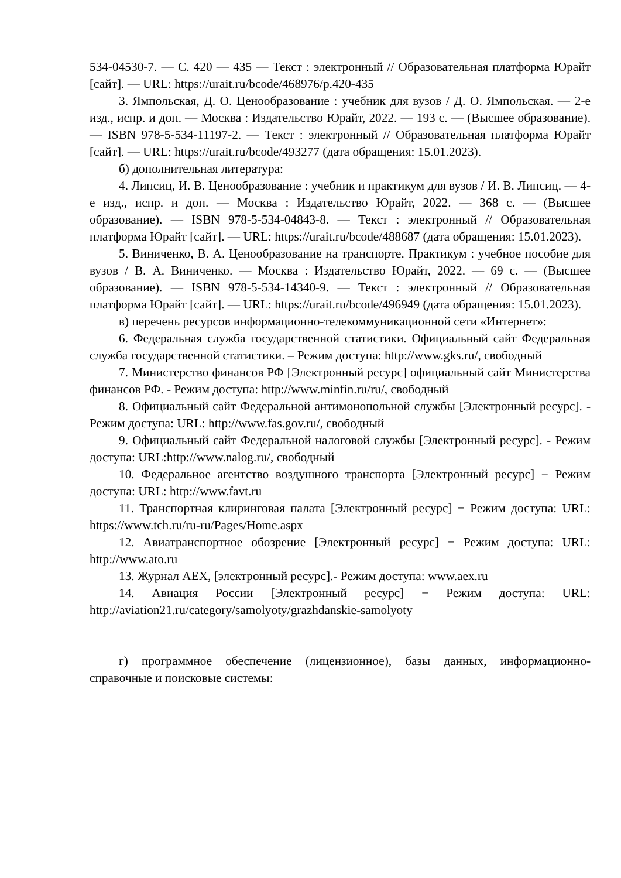534-04530-7. — С. 420 — 435 — Текст : электронный // Образовательная платформа Юрайт [сайт]. — URL: https://urait.ru/bcode/468976/p.420-435
3. Ямпольская, Д. О. Ценообразование : учебник для вузов / Д. О. Ямпольская. — 2-е изд., испр. и доп. — Москва : Издательство Юрайт, 2022. — 193 с. — (Высшее образование). — ISBN 978-5-534-11197-2. — Текст : электронный // Образовательная платформа Юрайт [сайт]. — URL: https://urait.ru/bcode/493277 (дата обращения: 15.01.2023).
б) дополнительная литература:
4. Липсиц, И. В. Ценообразование : учебник и практикум для вузов / И. В. Липсиц. — 4-е изд., испр. и доп. — Москва : Издательство Юрайт, 2022. — 368 с. — (Высшее образование). — ISBN 978-5-534-04843-8. — Текст : электронный // Образовательная платформа Юрайт [сайт]. — URL: https://urait.ru/bcode/488687 (дата обращения: 15.01.2023).
5. Виниченко, В. А. Ценообразование на транспорте. Практикум : учебное пособие для вузов / В. А. Виниченко. — Москва : Издательство Юрайт, 2022. — 69 с. — (Высшее образование). — ISBN 978-5-534-14340-9. — Текст : электронный // Образовательная платформа Юрайт [сайт]. — URL: https://urait.ru/bcode/496949 (дата обращения: 15.01.2023).
в) перечень ресурсов информационно-телекоммуникационной сети «Интернет»:
6. Федеральная служба государственной статистики. Официальный сайт Федеральная служба государственной статистики. – Режим доступа: http://www.gks.ru/, свободный
7. Министерство финансов РФ [Электронный ресурс] официальный сайт Министерства финансов РФ. - Режим доступа: http://www.minfin.ru/ru/, свободный
8. Официальный сайт Федеральной антимонопольной службы [Электронный ресурс]. - Режим доступа: URL: http://www.fas.gov.ru/, свободный
9. Официальный сайт Федеральной налоговой службы [Электронный ресурс]. - Режим доступа: URL:http://www.nalog.ru/, свободный
10. Федеральное агентство воздушного транспорта [Электронный ресурс] − Режим доступа: URL: http://www.favt.ru
11. Транспортная клиринговая палата [Электронный ресурс] − Режим доступа: URL: https://www.tch.ru/ru-ru/Pages/Home.aspx
12. Авиатранспортное обозрение [Электронный ресурс] − Режим доступа: URL: http://www.ato.ru
13. Журнал AEX, [электронный ресурс].- Режим доступа: www.aex.ru
14. Авиация России [Электронный ресурс] − Режим доступа: URL: http://aviation21.ru/category/samolyoty/grazhdanskie-samolyoty
г) программное обеспечение (лицензионное), базы данных, информационно-справочные и поисковые системы: